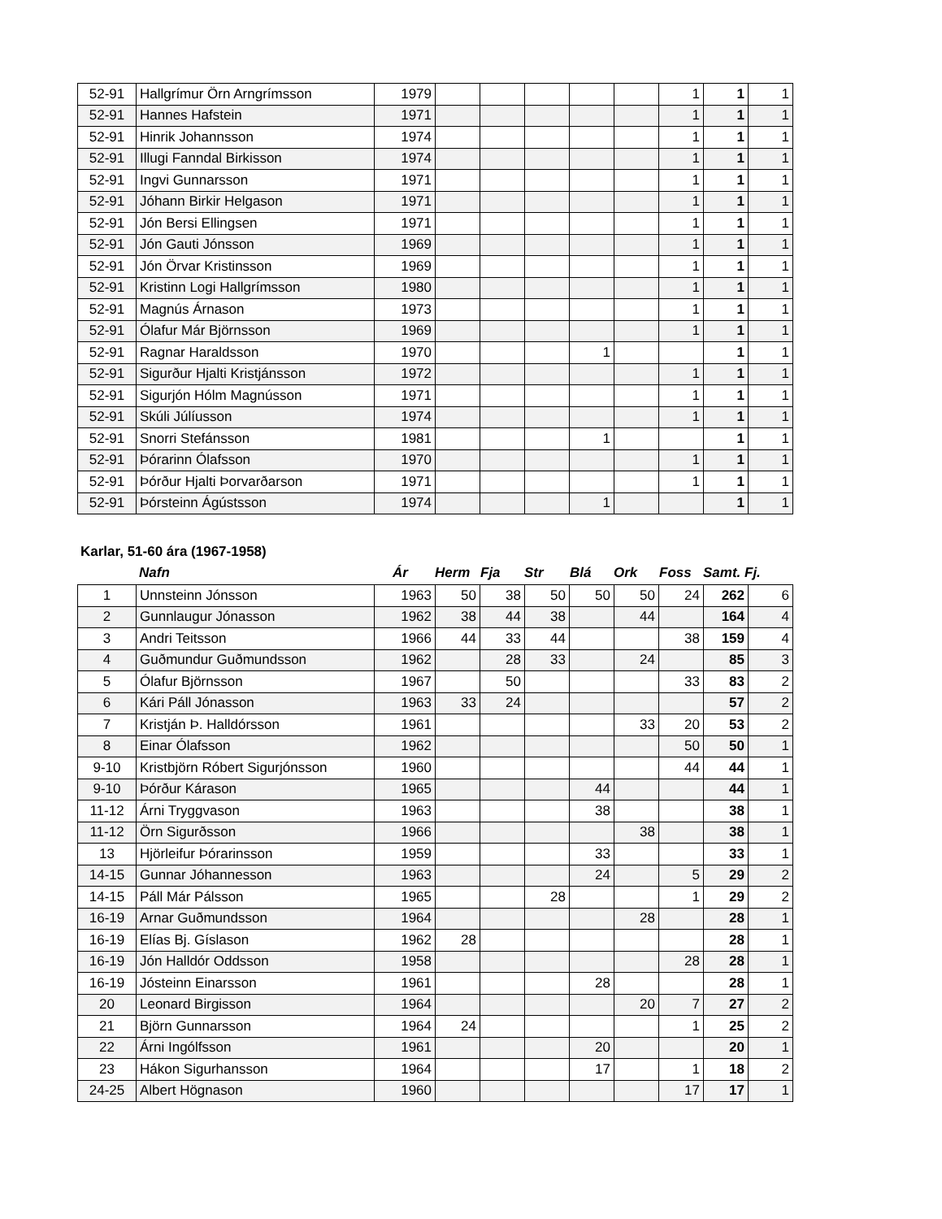| 52-91 | Hallgrímur Örn Arngrímsson | 1979 | | | | | | 1 | 1 | 1 |
| 52-91 | Hannes Hafstein | 1971 | | | | | | 1 | 1 | 1 |
| 52-91 | Hinrik Johannsson | 1974 | | | | | | 1 | 1 | 1 |
| 52-91 | Illugi Fanndal Birkisson | 1974 | | | | | | 1 | 1 | 1 |
| 52-91 | Ingvi Gunnarsson | 1971 | | | | | | 1 | 1 | 1 |
| 52-91 | Jóhann Birkir Helgason | 1971 | | | | | | 1 | 1 | 1 |
| 52-91 | Jón Bersi Ellingsen | 1971 | | | | | | 1 | 1 | 1 |
| 52-91 | Jón Gauti Jónsson | 1969 | | | | | | 1 | 1 | 1 |
| 52-91 | Jón Örvar Kristinsson | 1969 | | | | | | 1 | 1 | 1 |
| 52-91 | Kristinn Logi Hallgrímsson | 1980 | | | | | | 1 | 1 | 1 |
| 52-91 | Magnús Árnason | 1973 | | | | | | 1 | 1 | 1 |
| 52-91 | Ólafur Már Björnsson | 1969 | | | | | | 1 | 1 | 1 |
| 52-91 | Ragnar Haraldsson | 1970 | | | | 1 | | | 1 | 1 |
| 52-91 | Sigurður Hjalti Kristjánsson | 1972 | | | | | | 1 | 1 | 1 |
| 52-91 | Sigurjón Hólm Magnússon | 1971 | | | | | | 1 | 1 | 1 |
| 52-91 | Skúli Júlíusson | 1974 | | | | | | 1 | 1 | 1 |
| 52-91 | Snorri Stefánsson | 1981 | | | | 1 | | | 1 | 1 |
| 52-91 | Þórarinn Ólafsson | 1970 | | | | | | 1 | 1 | 1 |
| 52-91 | Þórður Hjalti Þorvarðarson | 1971 | | | | | | 1 | 1 | 1 |
| 52-91 | Þórsteinn Ágústsson | 1974 | | | | 1 | | | 1 | 1 |
Karlar, 51-60 ára (1967-1958)
Nafn Ár Herm Fja Str Blá Ork Foss Samt. Fj.
| 1 | Unnsteinn Jónsson | 1963 | 50 | 38 | 50 | 50 | 50 | 24 | 262 | 6 |
| 2 | Gunnlaugur Jónasson | 1962 | 38 | 44 | 38 | | 44 | | 164 | 4 |
| 3 | Andri Teitsson | 1966 | 44 | 33 | 44 | | | 38 | 159 | 4 |
| 4 | Guðmundur Guðmundsson | 1962 | | 28 | 33 | | 24 | | 85 | 3 |
| 5 | Ólafur Björnsson | 1967 | | 50 | | | | 33 | 83 | 2 |
| 6 | Kári Páll Jónasson | 1963 | 33 | 24 | | | | | 57 | 2 |
| 7 | Kristján Þ. Halldórsson | 1961 | | | | | 33 | 20 | 53 | 2 |
| 8 | Einar Ólafsson | 1962 | | | | | | 50 | 50 | 1 |
| 9-10 | Kristbjörn Róbert Sigurjónsson | 1960 | | | | | | 44 | 44 | 1 |
| 9-10 | Þórður Kárason | 1965 | | | | 44 | | | 44 | 1 |
| 11-12 | Árni Tryggvason | 1963 | | | | 38 | | | 38 | 1 |
| 11-12 | Örn Sigurðsson | 1966 | | | | | 38 | | 38 | 1 |
| 13 | Hjörleifur Þórarinsson | 1959 | | | | 33 | | | 33 | 1 |
| 14-15 | Gunnar Jóhannesson | 1963 | | | | 24 | | 5 | 29 | 2 |
| 14-15 | Páll Már Pálsson | 1965 | | | 28 | | | 1 | 29 | 2 |
| 16-19 | Arnar Guðmundsson | 1964 | | | | | 28 | | 28 | 1 |
| 16-19 | Elías Bj. Gíslason | 1962 | 28 | | | | | | 28 | 1 |
| 16-19 | Jón Halldór Oddsson | 1958 | | | | | | 28 | 28 | 1 |
| 16-19 | Jósteinn Einarsson | 1961 | | | | 28 | | | 28 | 1 |
| 20 | Leonard Birgisson | 1964 | | | | | 20 | 7 | 27 | 2 |
| 21 | Björn Gunnarsson | 1964 | 24 | | | | | 1 | 25 | 2 |
| 22 | Árni Ingólfsson | 1961 | | | | 20 | | | 20 | 1 |
| 23 | Hákon Sigurhansson | 1964 | | | | 17 | | 1 | 18 | 2 |
| 24-25 | Albert Högnason | 1960 | | | | | | 17 | 17 | 1 |